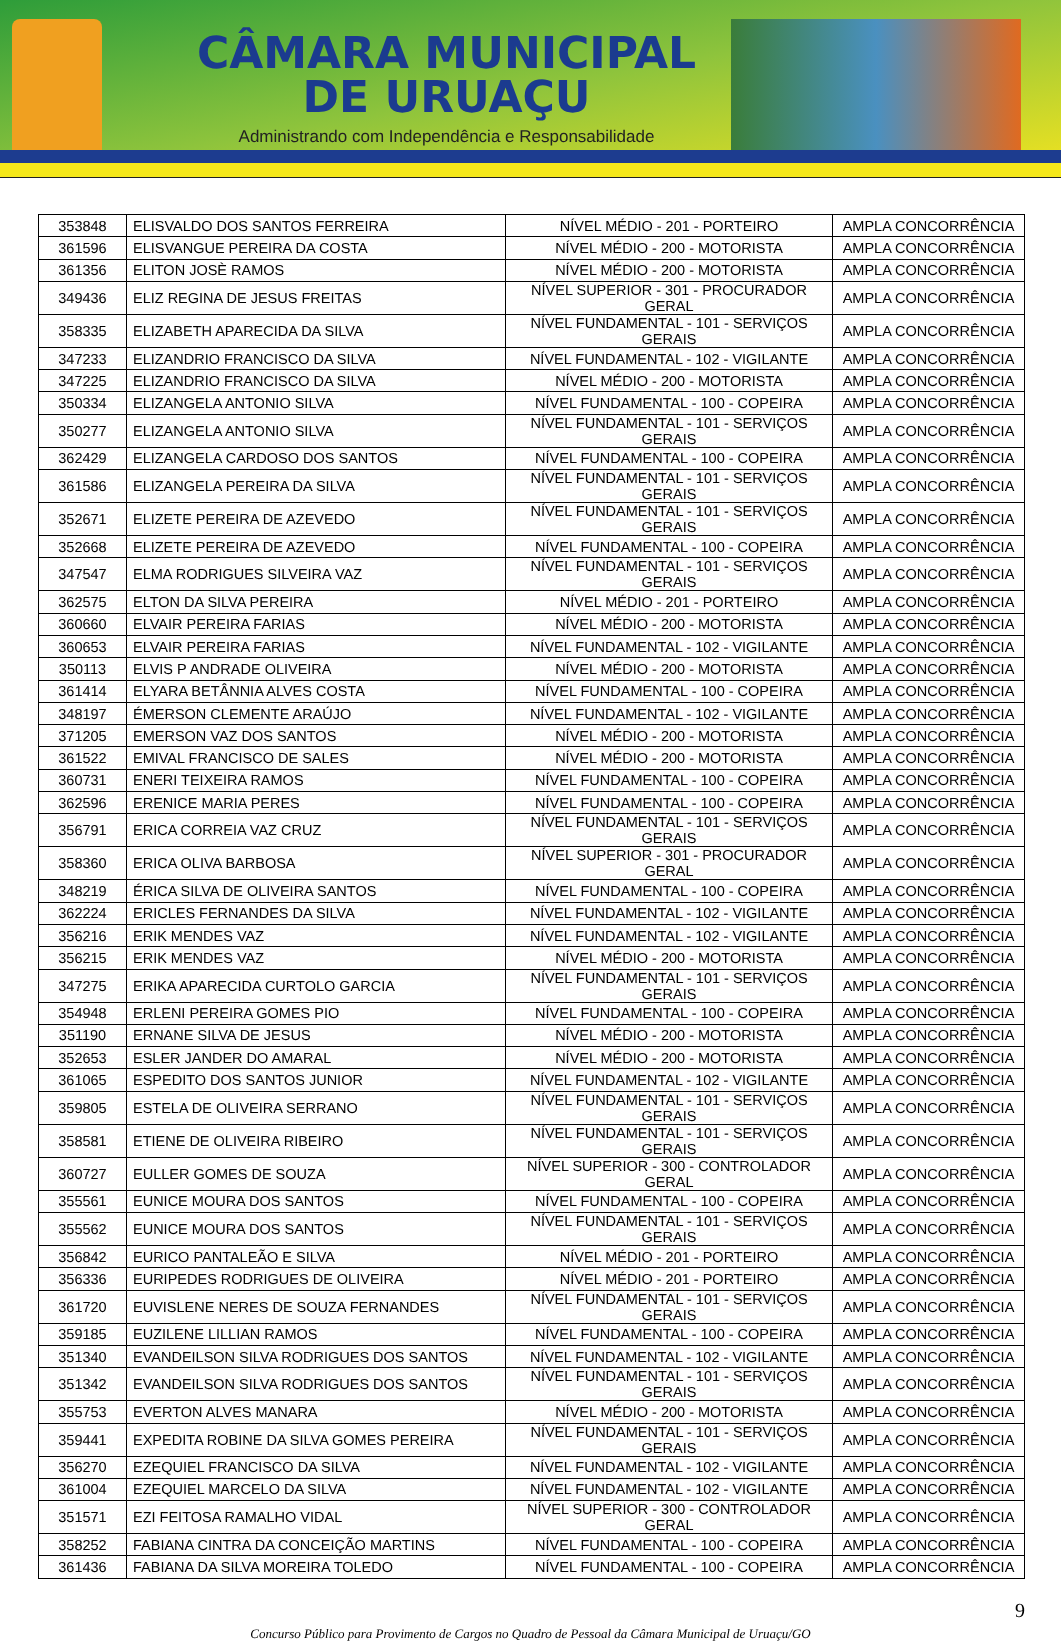CÂMARA MUNICIPAL
DE URUAÇU
Administrando com Independência e Responsabilidade
| 353848 | ELISVALDO DOS SANTOS FERREIRA | NÍVEL MÉDIO - 201 - PORTEIRO | AMPLA CONCORRÊNCIA |
| 361596 | ELISVANGUE PEREIRA DA COSTA | NÍVEL MÉDIO - 200 - MOTORISTA | AMPLA CONCORRÊNCIA |
| 361356 | ELITON JOSÈ RAMOS | NÍVEL MÉDIO - 200 - MOTORISTA | AMPLA CONCORRÊNCIA |
| 349436 | ELIZ REGINA DE JESUS FREITAS | NÍVEL SUPERIOR - 301 - PROCURADOR GERAL | AMPLA CONCORRÊNCIA |
| 358335 | ELIZABETH APARECIDA DA SILVA | NÍVEL FUNDAMENTAL - 101 - SERVIÇOS GERAIS | AMPLA CONCORRÊNCIA |
| 347233 | ELIZANDRIO FRANCISCO DA SILVA | NÍVEL FUNDAMENTAL - 102 - VIGILANTE | AMPLA CONCORRÊNCIA |
| 347225 | ELIZANDRIO FRANCISCO DA SILVA | NÍVEL MÉDIO - 200 - MOTORISTA | AMPLA CONCORRÊNCIA |
| 350334 | ELIZANGELA ANTONIO SILVA | NÍVEL FUNDAMENTAL - 100 - COPEIRA | AMPLA CONCORRÊNCIA |
| 350277 | ELIZANGELA ANTONIO SILVA | NÍVEL FUNDAMENTAL - 101 - SERVIÇOS GERAIS | AMPLA CONCORRÊNCIA |
| 362429 | ELIZANGELA CARDOSO DOS SANTOS | NÍVEL FUNDAMENTAL - 100 - COPEIRA | AMPLA CONCORRÊNCIA |
| 361586 | ELIZANGELA PEREIRA DA SILVA | NÍVEL FUNDAMENTAL - 101 - SERVIÇOS GERAIS | AMPLA CONCORRÊNCIA |
| 352671 | ELIZETE PEREIRA DE AZEVEDO | NÍVEL FUNDAMENTAL - 101 - SERVIÇOS GERAIS | AMPLA CONCORRÊNCIA |
| 352668 | ELIZETE PEREIRA DE AZEVEDO | NÍVEL FUNDAMENTAL - 100 - COPEIRA | AMPLA CONCORRÊNCIA |
| 347547 | ELMA RODRIGUES SILVEIRA VAZ | NÍVEL FUNDAMENTAL - 101 - SERVIÇOS GERAIS | AMPLA CONCORRÊNCIA |
| 362575 | ELTON DA SILVA PEREIRA | NÍVEL MÉDIO - 201 - PORTEIRO | AMPLA CONCORRÊNCIA |
| 360660 | ELVAIR PEREIRA FARIAS | NÍVEL MÉDIO - 200 - MOTORISTA | AMPLA CONCORRÊNCIA |
| 360653 | ELVAIR PEREIRA FARIAS | NÍVEL FUNDAMENTAL - 102 - VIGILANTE | AMPLA CONCORRÊNCIA |
| 350113 | ELVIS P ANDRADE OLIVEIRA | NÍVEL MÉDIO - 200 - MOTORISTA | AMPLA CONCORRÊNCIA |
| 361414 | ELYARA BETÂNNIA ALVES COSTA | NÍVEL FUNDAMENTAL - 100 - COPEIRA | AMPLA CONCORRÊNCIA |
| 348197 | ÉMERSON CLEMENTE ARAÚJO | NÍVEL FUNDAMENTAL - 102 - VIGILANTE | AMPLA CONCORRÊNCIA |
| 371205 | EMERSON VAZ DOS SANTOS | NÍVEL MÉDIO - 200 - MOTORISTA | AMPLA CONCORRÊNCIA |
| 361522 | EMIVAL FRANCISCO DE SALES | NÍVEL MÉDIO - 200 - MOTORISTA | AMPLA CONCORRÊNCIA |
| 360731 | ENERI TEIXEIRA RAMOS | NÍVEL FUNDAMENTAL - 100 - COPEIRA | AMPLA CONCORRÊNCIA |
| 362596 | ERENICE MARIA PERES | NÍVEL FUNDAMENTAL - 100 - COPEIRA | AMPLA CONCORRÊNCIA |
| 356791 | ERICA CORREIA VAZ CRUZ | NÍVEL FUNDAMENTAL - 101 - SERVIÇOS GERAIS | AMPLA CONCORRÊNCIA |
| 358360 | ERICA OLIVA BARBOSA | NÍVEL SUPERIOR - 301 - PROCURADOR GERAL | AMPLA CONCORRÊNCIA |
| 348219 | ÉRICA SILVA DE OLIVEIRA SANTOS | NÍVEL FUNDAMENTAL - 100 - COPEIRA | AMPLA CONCORRÊNCIA |
| 362224 | ERICLES FERNANDES DA SILVA | NÍVEL FUNDAMENTAL - 102 - VIGILANTE | AMPLA CONCORRÊNCIA |
| 356216 | ERIK MENDES VAZ | NÍVEL FUNDAMENTAL - 102 - VIGILANTE | AMPLA CONCORRÊNCIA |
| 356215 | ERIK MENDES VAZ | NÍVEL MÉDIO - 200 - MOTORISTA | AMPLA CONCORRÊNCIA |
| 347275 | ERIKA APARECIDA CURTOLO GARCIA | NÍVEL FUNDAMENTAL - 101 - SERVIÇOS GERAIS | AMPLA CONCORRÊNCIA |
| 354948 | ERLENI PEREIRA GOMES PIO | NÍVEL FUNDAMENTAL - 100 - COPEIRA | AMPLA CONCORRÊNCIA |
| 351190 | ERNANE SILVA DE JESUS | NÍVEL MÉDIO - 200 - MOTORISTA | AMPLA CONCORRÊNCIA |
| 352653 | ESLER JANDER DO AMARAL | NÍVEL MÉDIO - 200 - MOTORISTA | AMPLA CONCORRÊNCIA |
| 361065 | ESPEDITO DOS SANTOS JUNIOR | NÍVEL FUNDAMENTAL - 102 - VIGILANTE | AMPLA CONCORRÊNCIA |
| 359805 | ESTELA DE OLIVEIRA SERRANO | NÍVEL FUNDAMENTAL - 101 - SERVIÇOS GERAIS | AMPLA CONCORRÊNCIA |
| 358581 | ETIENE DE OLIVEIRA RIBEIRO | NÍVEL FUNDAMENTAL - 101 - SERVIÇOS GERAIS | AMPLA CONCORRÊNCIA |
| 360727 | EULLER GOMES DE SOUZA | NÍVEL SUPERIOR - 300 - CONTROLADOR GERAL | AMPLA CONCORRÊNCIA |
| 355561 | EUNICE MOURA DOS SANTOS | NÍVEL FUNDAMENTAL - 100 - COPEIRA | AMPLA CONCORRÊNCIA |
| 355562 | EUNICE MOURA DOS SANTOS | NÍVEL FUNDAMENTAL - 101 - SERVIÇOS GERAIS | AMPLA CONCORRÊNCIA |
| 356842 | EURICO PANTALEÃO E SILVA | NÍVEL MÉDIO - 201 - PORTEIRO | AMPLA CONCORRÊNCIA |
| 356336 | EURIPEDES RODRIGUES DE OLIVEIRA | NÍVEL MÉDIO - 201 - PORTEIRO | AMPLA CONCORRÊNCIA |
| 361720 | EUVISLENE NERES DE SOUZA FERNANDES | NÍVEL FUNDAMENTAL - 101 - SERVIÇOS GERAIS | AMPLA CONCORRÊNCIA |
| 359185 | EUZILENE LILLIAN RAMOS | NÍVEL FUNDAMENTAL - 100 - COPEIRA | AMPLA CONCORRÊNCIA |
| 351340 | EVANDEILSON SILVA RODRIGUES DOS SANTOS | NÍVEL FUNDAMENTAL - 102 - VIGILANTE | AMPLA CONCORRÊNCIA |
| 351342 | EVANDEILSON SILVA RODRIGUES DOS SANTOS | NÍVEL FUNDAMENTAL - 101 - SERVIÇOS GERAIS | AMPLA CONCORRÊNCIA |
| 355753 | EVERTON ALVES MANARA | NÍVEL MÉDIO - 200 - MOTORISTA | AMPLA CONCORRÊNCIA |
| 359441 | EXPEDITA ROBINE DA SILVA GOMES PEREIRA | NÍVEL FUNDAMENTAL - 101 - SERVIÇOS GERAIS | AMPLA CONCORRÊNCIA |
| 356270 | EZEQUIEL FRANCISCO DA SILVA | NÍVEL FUNDAMENTAL - 102 - VIGILANTE | AMPLA CONCORRÊNCIA |
| 361004 | EZEQUIEL MARCELO DA SILVA | NÍVEL FUNDAMENTAL - 102 - VIGILANTE | AMPLA CONCORRÊNCIA |
| 351571 | EZI FEITOSA RAMALHO VIDAL | NÍVEL SUPERIOR - 300 - CONTROLADOR GERAL | AMPLA CONCORRÊNCIA |
| 358252 | FABIANA CINTRA DA CONCEIÇÃO MARTINS | NÍVEL FUNDAMENTAL - 100 - COPEIRA | AMPLA CONCORRÊNCIA |
| 361436 | FABIANA DA SILVA MOREIRA TOLEDO | NÍVEL FUNDAMENTAL - 100 - COPEIRA | AMPLA CONCORRÊNCIA |
9
Concurso Público para Provimento de Cargos no Quadro de Pessoal da Câmara Municipal de Uruaçu/GO